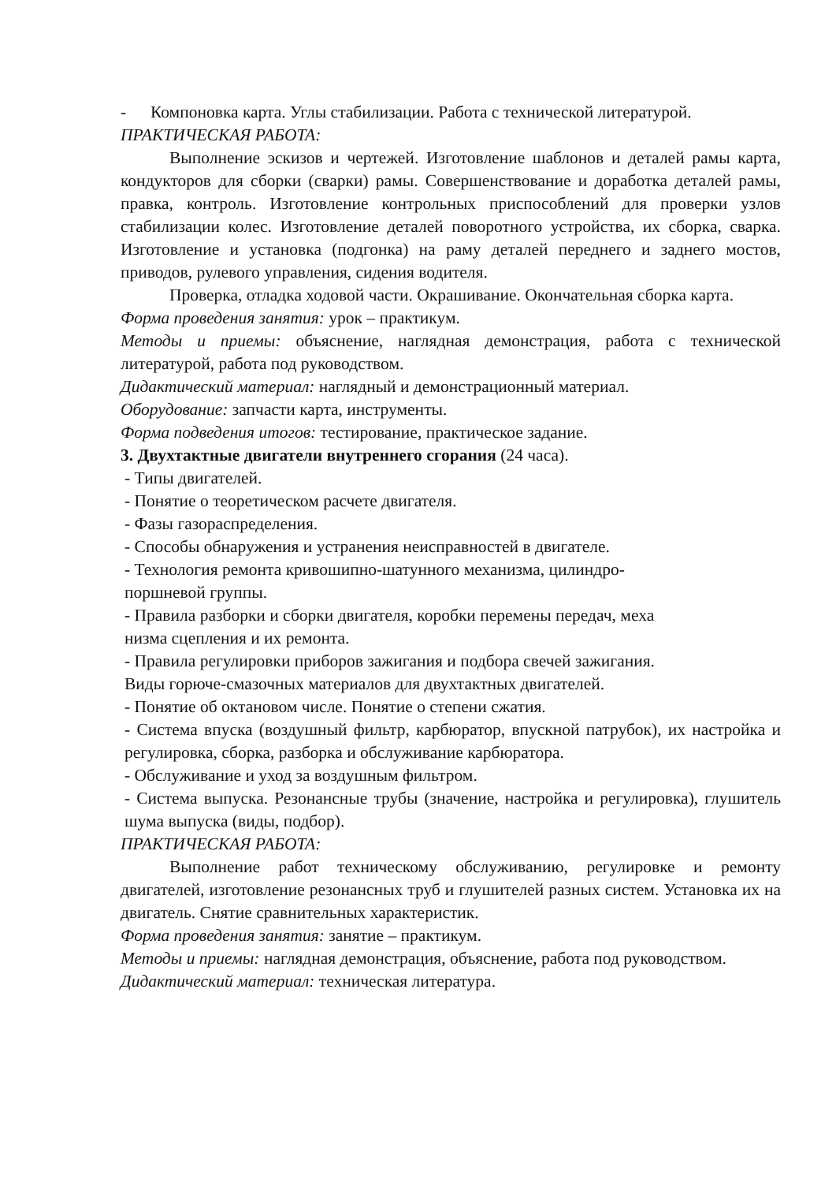- Компоновка карта. Углы стабилизации. Работа с технической литерату­рой.
ПРАКТИЧЕСКАЯ РАБОТА:
Выполнение эскизов и чертежей. Изготовление шаблонов и деталей рамы карта, кондукторов для сборки (сварки) рамы. Совершенствование и доработка деталей рамы, правка, контроль. Изготовление контрольных при­способлений для проверки узлов стабилизации колес. Изготовление деталей поворотного устройства, их сборка, сварка. Изготовление и установка (под­гонка) на раму деталей переднего и заднего мостов, приводов, рулевого управления, сидения водителя.
Проверка, отладка ходовой части. Окрашивание. Окончательная сборка карта.
Форма проведения занятия: урок – практикум.
Методы и приемы: объяснение, наглядная демонстрация, работа с техниче­ской литературой, работа под руководством.
Дидактический материал: наглядный и демонстрационный материал.
Оборудование: запчасти карта, инструменты.
Форма подведения итогов: тестирование, практическое задание.
3. Двухтактные двигатели внутреннего сгорания (24 часа).
- Типы двигателей.
- Понятие о теоретическом расчете двигателя.
- Фазы газораспределения.
- Способы обнаружения и устранения неисправностей в двигателе.
- Технология ремонта кривошипно-шатунного механизма, цилиндро-
поршневой группы.
- Правила разборки и сборки двигателя, коробки перемены передач, меха
низма сцепления и их ремонта.
- Правила регулировки приборов зажигания и подбора свечей зажигания.
Виды горюче-смазочных материалов для двухтактных двигателей.
- Понятие об октановом числе. Понятие о степени сжатия.
- Система впуска (воздушный фильтр, карбюратор, впускной патрубок), их настройка и регулировка, сборка, разборка и обслуживание карбюратора.
- Обслуживание и уход за воздушным фильтром.
- Система выпуска. Резонансные трубы (значение, настройка и регулировка), глушитель шума выпуска (виды, подбор).
ПРАКТИЧЕСКАЯ РАБОТА:
Выполнение работ техническому обслуживанию, регулировке и ремон­ту двигателей, изготовление резонансных труб и глушителей разных систем. Установка их на двигатель. Снятие сравнительных характеристик.
Форма проведения занятия: занятие – практикум.
Методы и приемы: наглядная демонстрация, объяснение, работа под руко­водством.
Дидактический материал: техническая литература.